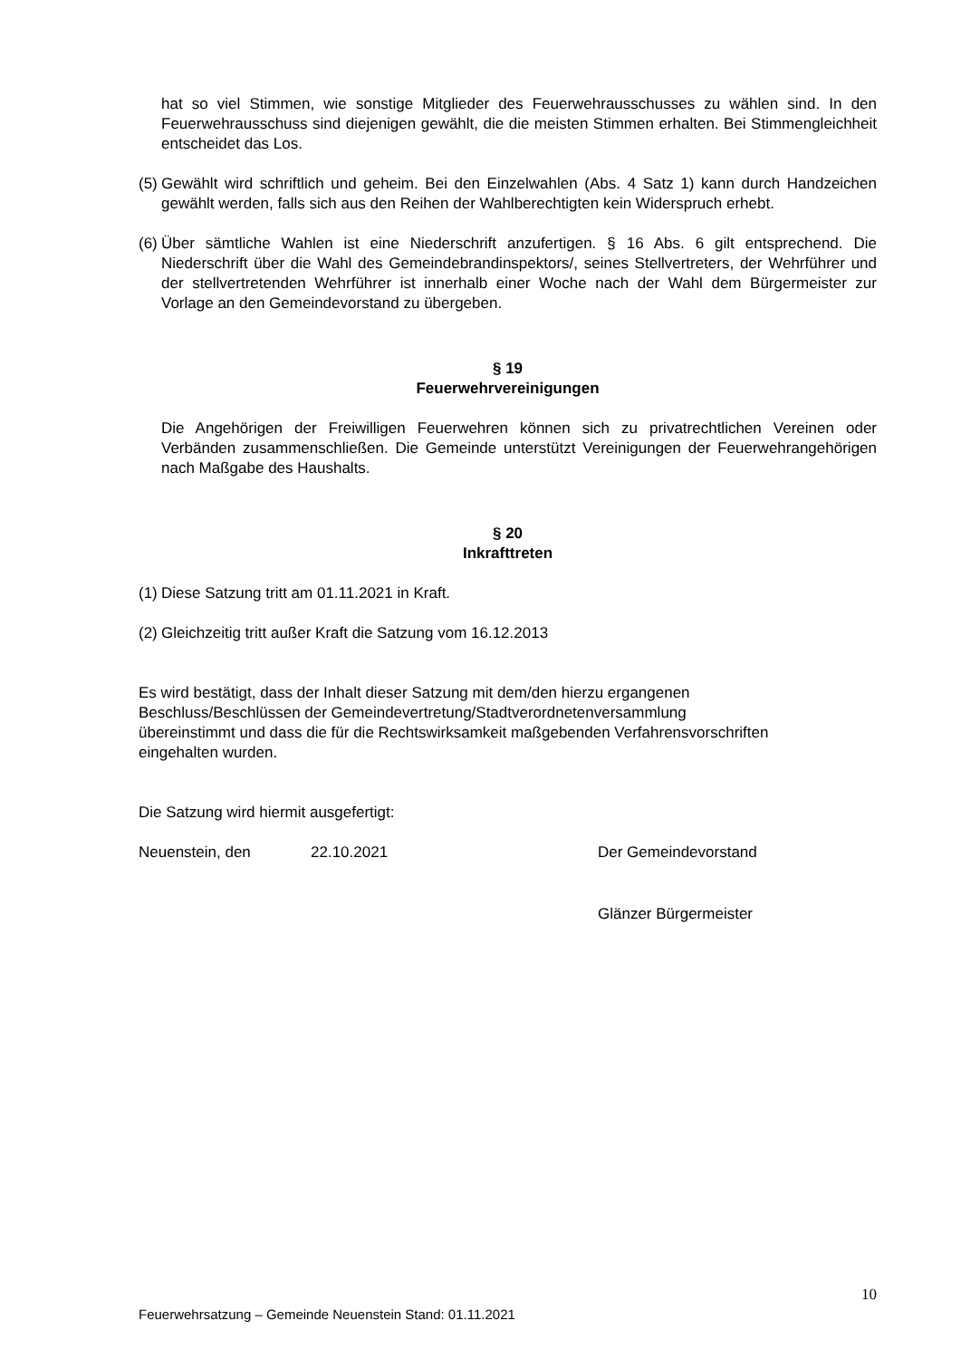hat so viel Stimmen, wie sonstige Mitglieder des Feuerwehrausschusses zu wählen sind. In den Feuerwehrausschuss sind diejenigen gewählt, die die meisten Stimmen erhalten. Bei Stimmengleichheit entscheidet das Los.
(5) Gewählt wird schriftlich und geheim. Bei den Einzelwahlen (Abs. 4 Satz 1) kann durch Handzeichen gewählt werden, falls sich aus den Reihen der Wahlberechtigten kein Widerspruch erhebt.
(6) Über sämtliche Wahlen ist eine Niederschrift anzufertigen. § 16 Abs. 6 gilt entsprechend. Die Niederschrift über die Wahl des Gemeindebrandinspektors/, seines Stellvertreters, der Wehrführer und der stellvertretenden Wehrführer ist innerhalb einer Woche nach der Wahl dem Bürgermeister zur Vorlage an den Gemeindevorstand zu übergeben.
§ 19
Feuerwehrvereinigungen
Die Angehörigen der Freiwilligen Feuerwehren können sich zu privatrechtlichen Vereinen oder Verbänden zusammenschließen. Die Gemeinde unterstützt Vereinigungen der Feuerwehrangehörigen nach Maßgabe des Haushalts.
§ 20
Inkrafttreten
(1) Diese Satzung tritt am 01.11.2021 in Kraft.
(2) Gleichzeitig tritt außer Kraft die Satzung vom 16.12.2013
Es wird bestätigt, dass der Inhalt dieser Satzung mit dem/den hierzu ergangenen Beschluss/Beschlüssen der Gemeindevertretung/Stadtverordnetenversammlung übereinstimmt und dass die für die Rechtswirksamkeit maßgebenden Verfahrensvorschriften eingehalten wurden.
Die Satzung wird hiermit ausgefertigt:
Neuenstein, den 22.10.2021 Der Gemeindevorstand
Glänzer Bürgermeister
10
Feuerwehrsatzung – Gemeinde Neuenstein Stand: 01.11.2021